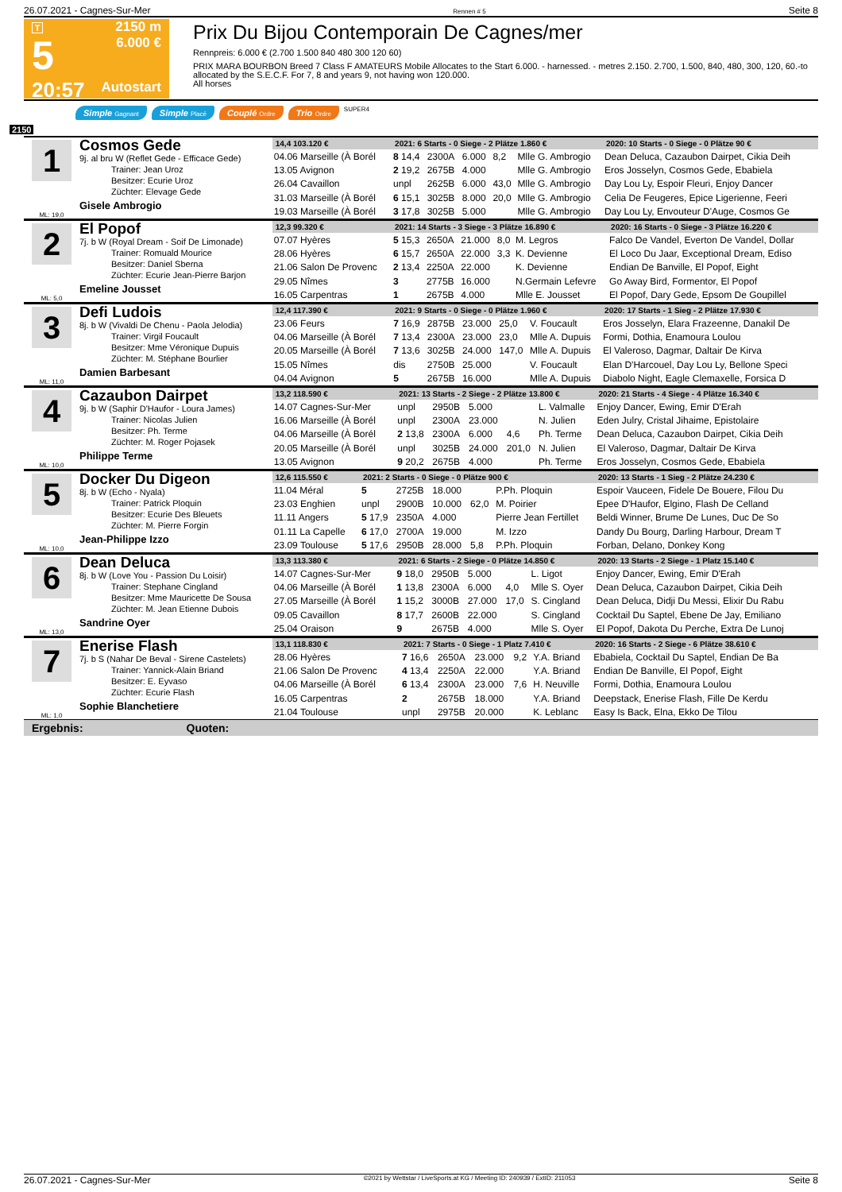26.07.2021 - Cagnes-Sur-Mer Rennen # 5 Seite 8
T
5
20:57
2150 m
6.000 €
Autostart
Prix Du Bijou Contemporain De Cagnes/mer
Rennpreis: 6.000 € (2.700 1.500 840 480 300 120 60)
PRIX MARA BOURBON Breed 7 Class F AMATEURS Mobile Allocates to the Start 6.000. - harnessed. - metres 2.150. 2.700, 1.500, 840, 480, 300, 120, 60.-to allocated by the S.E.C.F. For 7, 8 and years 9, not having won 120.000.
All horses
Simple Gagnant Simple Placé Couplé Ordre Trio Ordre SUPER4
2150
1
ML: 19,0
Cosmos Gede
9j. al bru W (Reflet Gede - Efficace Gede)
Trainer: Jean Uroz
Besitzer: Ecurie Uroz
Züchter: Elevage Gede
Gisele Ambrogio
| 14,4 103.120 € | 2021: 6 Starts - 0 Siege - 2 Plätze 1.860 € | | | | | 2020: 10 Starts - 0 Siege - 0 Plätze 90 € |
| --- | --- | --- | --- | --- | --- | --- |
| 04.06 Marseille (À Borél | 8 14,4 | 2300A | 6.000 | 8,2 | Mlle G. Ambrogio | Dean Deluca, Cazaubon Dairpet, Cikia Deih |
| 13.05 Avignon | 2 19,2 | 2675B | 4.000 | | Mlle G. Ambrogio | Eros Josselyn, Cosmos Gede, Ebabiela |
| 26.04 Cavaillon | unpl | 2625B | 6.000 | 43,0 | Mlle G. Ambrogio | Day Lou Ly, Espoir Fleuri, Enjoy Dancer |
| 31.03 Marseille (À Borél | 6 15,1 | 3025B | 8.000 | 20,0 | Mlle G. Ambrogio | Celia De Feugeres, Epice Ligerienne, Feeri |
| 19.03 Marseille (À Borél | 3 17,8 | 3025B | 5.000 | | Mlle G. Ambrogio | Day Lou Ly, Envouteur D'Auge, Cosmos Ge |
2
ML: 5,0
El Popof
7j. b W (Royal Dream - Soif De Limonade)
Trainer: Romuald Mourice
Besitzer: Daniel Sberna
Züchter: Ecurie Jean-Pierre Barjon
Emeline Jousset
| 12,3 99.320 € | 2021: 14 Starts - 3 Siege - 3 Plätze 16.890 € | | | | | 2020: 16 Starts - 0 Siege - 3 Plätze 16.220 € |
| --- | --- | --- | --- | --- | --- | --- |
| 07.07 Hyères | 5 15,3 | 2650A | 21.000 | 8,0 | M. Legros | Falco De Vandel, Everton De Vandel, Dollar |
| 28.06 Hyères | 6 15,7 | 2650A | 22.000 | 3,3 | K. Devienne | El Loco Du Jaar, Exceptional Dream, Ediso |
| 21.06 Salon De Provenc | 2 13,4 | 2250A | 22.000 | | K. Devienne | Endian De Banville, El Popof, Eight |
| 29.05 Nîmes | 3 | 2775B | 16.000 | | N.Germain Lefevre | Go Away Bird, Formentor, El Popof |
| 16.05 Carpentras | 1 | 2675B | 4.000 | | Mlle E. Jousset | El Popof, Dary Gede, Epsom De Goupillel |
3
ML: 11,0
Defi Ludois
8j. b W (Vivaldi De Chenu - Paola Jelodia)
Trainer: Virgil Foucault
Besitzer: Mme Véronique Dupuis
Züchter: M. Stéphane Bourlier
Damien Barbesant
| 12,4 117.390 € | 2021: 9 Starts - 0 Siege - 0 Plätze 1.960 € | | | | | 2020: 17 Starts - 1 Sieg - 2 Plätze 17.930 € |
| --- | --- | --- | --- | --- | --- | --- |
| 23.06 Feurs | 7 16,9 | 2875B | 23.000 | 25,0 | V. Foucault | Eros Josselyn, Elara Frazeenne, Danakil De |
| 04.06 Marseille (À Borél | 7 13,4 | 2300A | 23.000 | 23,0 | Mlle A. Dupuis | Formi, Dothia, Enamoura Loulou |
| 20.05 Marseille (À Borél | 7 13,6 | 3025B | 24.000 | 147,0 | Mlle A. Dupuis | El Valeroso, Dagmar, Daltair De Kirva |
| 15.05 Nîmes | dis | 2750B | 25.000 | | V. Foucault | Elan D'Harcouel, Day Lou Ly, Bellone Speci |
| 04.04 Avignon | 5 | 2675B | 16.000 | | Mlle A. Dupuis | Diabolo Night, Eagle Clemaxelle, Forsica D |
4
ML: 10,0
Cazaubon Dairpet
9j. b W (Saphir D'Haufor - Loura James)
Trainer: Nicolas Julien
Besitzer: Ph. Terme
Züchter: M. Roger Pojasek
Philippe Terme
| 13,2 118.590 € | 2021: 13 Starts - 2 Siege - 2 Plätze 13.800 € | | | | | 2020: 21 Starts - 4 Siege - 4 Plätze 16.340 € |
| --- | --- | --- | --- | --- | --- | --- |
| 14.07 Cagnes-Sur-Mer | unpl | 2950B | 5.000 | | L. Valmalle | Enjoy Dancer, Ewing, Emir D'Erah |
| 16.06 Marseille (À Borél | unpl | 2300A | 23.000 | | N. Julien | Eden Julry, Cristal Jihaime, Epistolaire |
| 04.06 Marseille (À Borél | 2 13,8 | 2300A | 6.000 | 4,6 | Ph. Terme | Dean Deluca, Cazaubon Dairpet, Cikia Deih |
| 20.05 Marseille (À Borél | unpl | 3025B | 24.000 | 201,0 | N. Julien | El Valeroso, Dagmar, Daltair De Kirva |
| 13.05 Avignon | 9 20,2 | 2675B | 4.000 | | Ph. Terme | Eros Josselyn, Cosmos Gede, Ebabiela |
5
ML: 10,0
Docker Du Digeon
8j. b W (Echo - Nyala)
Trainer: Patrick Ploquin
Besitzer: Ecurie Des Bleuets
Züchter: M. Pierre Forgin
Jean-Philippe Izzo
| 12,6 115.550 € | 2021: 2 Starts - 0 Siege - 0 Plätze 900 € | | | | | 2020: 13 Starts - 1 Sieg - 2 Plätze 24.230 € |
| --- | --- | --- | --- | --- | --- | --- |
| 11.04 Méral | 5 | 2725B | 18.000 | | P.Ph. Ploquin | Espoir Vauceen, Fidele De Bouere, Filou Du |
| 23.03 Enghien | unpl | 2900B | 10.000 | 62,0 | M. Poirier | Epee D'Haufor, Elgino, Flash De Celland |
| 11.11 Angers | 5 17,9 | 2350A | 4.000 | | Pierre Jean Fertillet | Beldi Winner, Brume De Lunes, Duc De So |
| 01.11 La Capelle | 6 17,0 | 2700A | 19.000 | | M. Izzo | Dandy Du Bourg, Darling Harbour, Dream T |
| 23.09 Toulouse | 5 17,6 | 2950B | 28.000 | 5,8 | P.Ph. Ploquin | Forban, Delano, Donkey Kong |
6
ML: 13,0
Dean Deluca
8j. b W (Love You - Passion Du Loisir)
Trainer: Stephane Cingland
Besitzer: Mme Mauricette De Sousa
Züchter: M. Jean Etienne Dubois
Sandrine Oyer
| 13,3 113.380 € | 2021: 6 Starts - 2 Siege - 0 Plätze 14.850 € | | | | | 2020: 13 Starts - 2 Siege - 1 Platz 15.140 € |
| --- | --- | --- | --- | --- | --- | --- |
| 14.07 Cagnes-Sur-Mer | 9 18,0 | 2950B | 5.000 | | L. Ligot | Enjoy Dancer, Ewing, Emir D'Erah |
| 04.06 Marseille (À Borél | 1 13,8 | 2300A | 6.000 | 4,0 | Mlle S. Oyer | Dean Deluca, Cazaubon Dairpet, Cikia Deih |
| 27.05 Marseille (À Borél | 1 15,2 | 3000B | 27.000 | 17,0 | S. Cingland | Dean Deluca, Didji Du Messi, Elixir Du Rabu |
| 09.05 Cavaillon | 8 17,7 | 2600B | 22.000 | | S. Cingland | Cocktail Du Saptel, Ebene De Jay, Emiliano |
| 25.04 Oraison | 9 | 2675B | 4.000 | | Mlle S. Oyer | El Popof, Dakota Du Perche, Extra De Lunoj |
7
ML: 1,0
Enerise Flash
7j. b S (Nahar De Beval - Sirene Castelets)
Trainer: Yannick-Alain Briand
Besitzer: E. Eyvaso
Züchter: Ecurie Flash
Sophie Blanchetiere
| 13,1 118.830 € | 2021: 7 Starts - 0 Siege - 1 Platz 7.410 € | | | | | 2020: 16 Starts - 2 Siege - 6 Plätze 38.610 € |
| --- | --- | --- | --- | --- | --- | --- |
| 28.06 Hyères | 7 16,6 | 2650A | 23.000 | 9,2 | Y.A. Briand | Ebabiela, Cocktail Du Saptel, Endian De Ba |
| 21.06 Salon De Provenc | 4 13,4 | 2250A | 22.000 | | Y.A. Briand | Endian De Banville, El Popof, Eight |
| 04.06 Marseille (À Borél | 6 13,4 | 2300A | 23.000 | 7,6 | H. Neuville | Formi, Dothia, Enamoura Loulou |
| 16.05 Carpentras | 2 | 2675B | 18.000 | | Y.A. Briand | Deepstack, Enerise Flash, Fille De Kerdu |
| 21.04 Toulouse | unpl | 2975B | 20.000 | | K. Leblanc | Easy Is Back, Elna, Ekko De Tilou |
Ergebnis: Quoten:
26.07.2021 - Cagnes-Sur-Mer ©2021 by Wettstar / LiveSports.at KG / Meeting ID: 240939 / ExtID: 211053 Seite 8